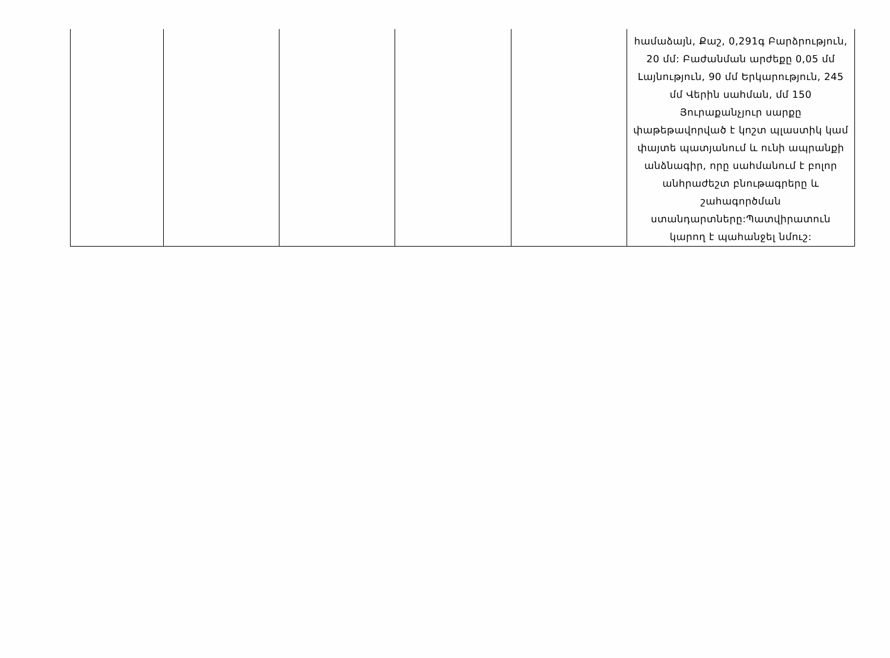| | | | | | համաձայն, Քաշ, 0,291գ Բարձրություն, 20 մմ: Բաժանման արժեքը 0,05 մմ Լայնություն, 90 մմ Երկարություն, 245 մմ Վերին սահման, մմ 150 Յուրաքանչյուր սարքը փաթեթավորված է կոշտ պլաստիկ կամ փայտե պատյանում և ունի ապրանքի անձնագիր, որը սահմանում է բոլոր անհրաժեշտ բնութագրերը և շահագործման ստանդարտները:Պատվիրատուն կարող է պահանջել նմուշ: |